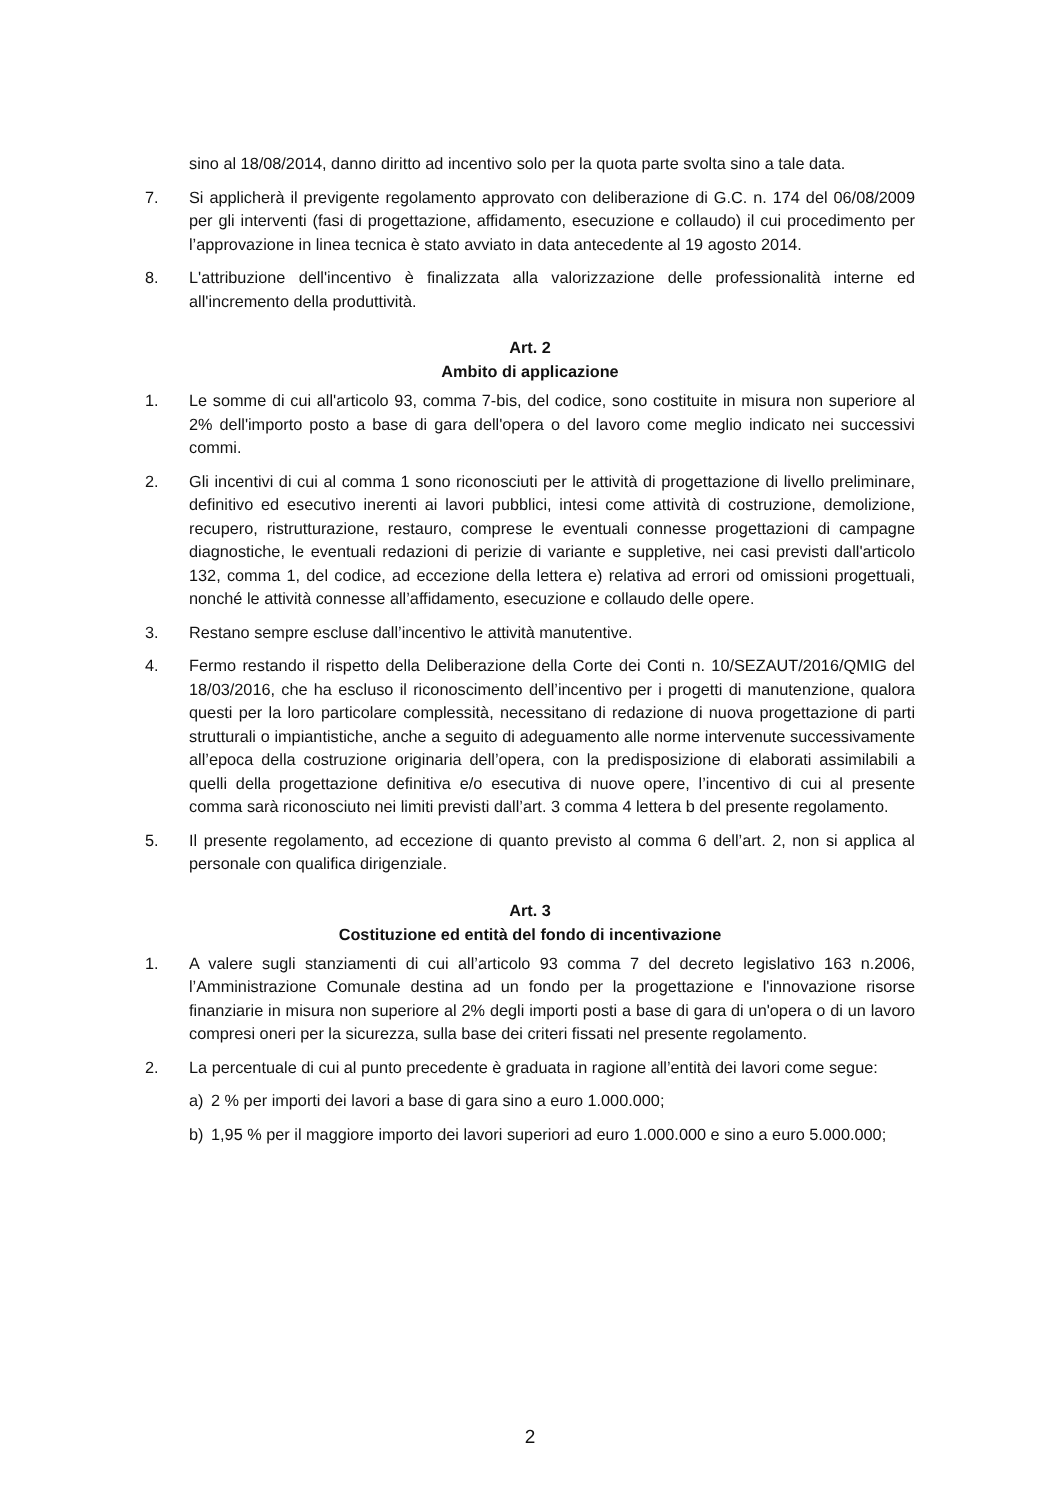sino al 18/08/2014, danno diritto ad incentivo solo per la quota parte svolta sino a tale data.
7. Si applicherà il previgente regolamento approvato con deliberazione di G.C. n. 174 del 06/08/2009 per gli interventi (fasi di progettazione, affidamento, esecuzione e collaudo) il cui procedimento per l’approvazione in linea tecnica è stato avviato in data antecedente al 19 agosto 2014.
8. L'attribuzione dell'incentivo è finalizzata alla valorizzazione delle professionalità interne ed all'incremento della produttività.
Art. 2
Ambito di applicazione
1. Le somme di cui all'articolo 93, comma 7-bis, del codice, sono costituite in misura non superiore al 2% dell'importo posto a base di gara dell'opera o del lavoro come meglio indicato nei successivi commi.
2. Gli incentivi di cui al comma 1 sono riconosciuti per le attività di progettazione di livello preliminare, definitivo ed esecutivo inerenti ai lavori pubblici, intesi come attività di costruzione, demolizione, recupero, ristrutturazione, restauro, comprese le eventuali connesse progettazioni di campagne diagnostiche, le eventuali redazioni di perizie di variante e suppletive, nei casi previsti dall'articolo 132, comma 1, del codice, ad eccezione della lettera e) relativa ad errori od omissioni progettuali, nonché le attività connesse all’affidamento, esecuzione e collaudo delle opere.
3. Restano sempre escluse dall’incentivo le attività manutentive.
4. Fermo restando il rispetto della Deliberazione della Corte dei Conti n. 10/SEZAUT/2016/QMIG del 18/03/2016, che ha escluso il riconoscimento dell’incentivo per i progetti di manutenzione, qualora questi per la loro particolare complessità, necessitano di redazione di nuova progettazione di parti strutturali o impiantistiche, anche a seguito di adeguamento alle norme intervenute successivamente all’epoca della costruzione originaria dell’opera, con la predisposizione di elaborati assimilabili a quelli della progettazione definitiva e/o esecutiva di nuove opere, l’incentivo di cui al presente comma sarà riconosciuto nei limiti previsti dall’art. 3 comma 4 lettera b del presente regolamento.
5. Il presente regolamento, ad eccezione di quanto previsto al comma 6 dell’art. 2, non si applica al personale con qualifica dirigenziale.
Art. 3
Costituzione ed entità del fondo di incentivazione
1. A valere sugli stanziamenti di cui all’articolo 93 comma 7 del decreto legislativo 163 n.2006, l’Amministrazione Comunale destina ad un fondo per la progettazione e l'innovazione risorse finanziarie in misura non superiore al 2% degli importi posti a base di gara di un'opera o di un lavoro compresi oneri per la sicurezza, sulla base dei criteri fissati nel presente regolamento.
2. La percentuale di cui al punto precedente è graduata in ragione all’entità dei lavori come segue:
a) 2 % per importi dei lavori a base di gara sino a euro 1.000.000;
b) 1,95 % per il maggiore importo dei lavori superiori ad euro 1.000.000 e sino a euro 5.000.000;
2